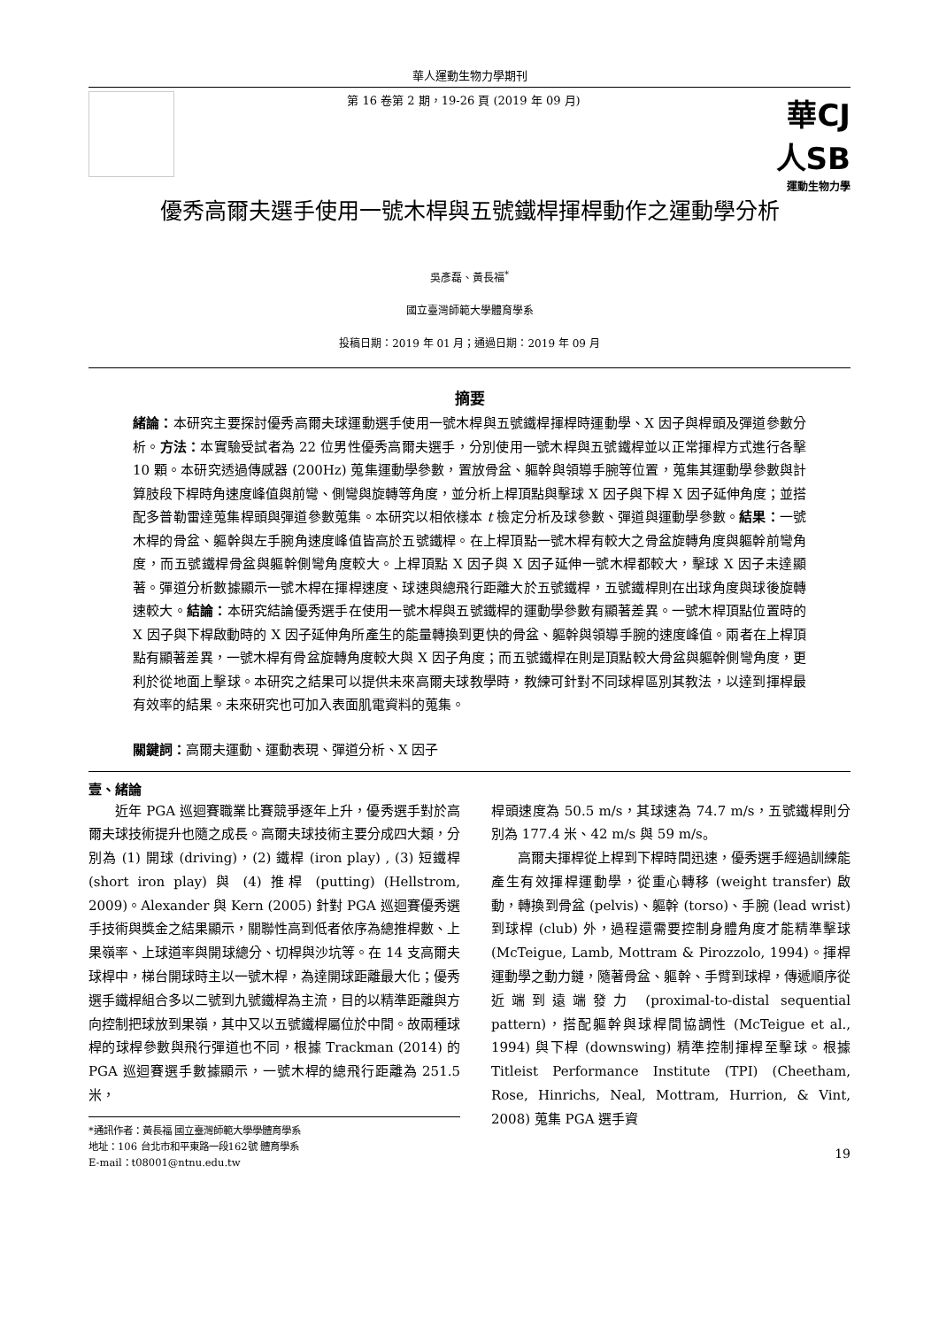華人運動生物力學期刊
第 16 卷第 2 期，19-26 頁 (2019 年 09 月)
華CJ 人SB
運動生物力學
優秀高爾夫選手使用一號木桿與五號鐵桿揮桿動作之運動學分析
吳彥磊、黃長福<sup>*</sup>
國立臺灣師範大學體育學系
投稿日期：2019 年 01 月；通過日期：2019 年 09 月
摘要
緒論：本研究主要探討優秀高爾夫球運動選手使用一號木桿與五號鐵桿揮桿時運動學、X 因子與桿頭及彈道參數分析。方法：本實驗受試者為 22 位男性優秀高爾夫選手，分別使用一號木桿與五號鐵桿並以正常揮桿方式進行各擊 10 顆。本研究透過傳感器 (200Hz) 蒐集運動學參數，置放骨盆、軀幹與領導手腕等位置，蒐集其運動學參數與計算肢段下桿時角速度峰值與前彎、側彎與旋轉等角度，並分析上桿頂點與擊球 X 因子與下桿 X 因子延伸角度；並搭配多普勒雷達蒐集桿頭與彈道參數蒐集。本研究以相依樣本 t 檢定分析及球參數、彈道與運動學參數。結果：一號木桿的骨盆、軀幹與左手腕角速度峰值皆高於五號鐵桿。在上桿頂點一號木桿有較大之骨盆旋轉角度與軀幹前彎角度，而五號鐵桿骨盆與軀幹側彎角度較大。上桿頂點 X 因子與 X 因子延伸一號木桿都較大，擊球 X 因子未達顯著。彈道分析數據顯示一號木桿在揮桿速度、球速與總飛行距離大於五號鐵桿，五號鐵桿則在出球角度與球後旋轉速較大。結論：本研究結論優秀選手在使用一號木桿與五號鐵桿的運動學參數有顯著差異。一號木桿頂點位置時的 X 因子與下桿啟動時的 X 因子延伸角所產生的能量轉換到更快的骨盆、軀幹與領導手腕的速度峰值。兩者在上桿頂點有顯著差異，一號木桿有骨盆旋轉角度較大與 X 因子角度；而五號鐵桿在則是頂點較大骨盆與軀幹側彎角度，更利於從地面上擊球。本研究之結果可以提供未來高爾夫球教學時，教練可針對不同球桿區別其教法，以達到揮桿最有效率的結果。未來研究也可加入表面肌電資料的蒐集。
關鍵詞：高爾夫運動、運動表現、彈道分析、X 因子
壹、緒論
　　近年 PGA 巡迴賽職業比賽競爭逐年上升，優秀選手對於高爾夫球技術提升也隨之成長。高爾夫球技術主要分成四大類，分別為 (1) 開球 (driving)，(2) 鐵桿 (iron play) , (3) 短鐵桿 (short iron play) 與 (4) 推桿 (putting) (Hellstrom, 2009)。Alexander 與 Kern (2005) 針對 PGA 巡迴賽優秀選手技術與獎金之結果顯示，關聯性高到低者依序為總推桿數、上果嶺率、上球道率與開球總分、切桿與沙坑等。在 14 支高爾夫球桿中，梯台開球時主以一號木桿，為達開球距離最大化；優秀選手鐵桿組合多以二號到九號鐵桿為主流，目的以精準距離與方向控制把球放到果嶺，其中又以五號鐵桿屬位於中間。故兩種球桿的球桿參數與飛行彈道也不同，根據 Trackman (2014) 的 PGA 巡迴賽選手數據顯示，一號木桿的總飛行距離為 251.5 米，
*通訊作者：黃長福 國立臺灣師範大學學體育學系
地址：106 台北市和平東路一段162號 體育學系
E-mail：t08001@ntnu.edu.tw
桿頭速度為 50.5 m/s，其球速為 74.7 m/s，五號鐵桿則分別為 177.4 米、42 m/s 與 59 m/s。
　　高爾夫揮桿從上桿到下桿時間迅速，優秀選手經過訓練能產生有效揮桿運動學，從重心轉移 (weight transfer) 啟動，轉換到骨盆 (pelvis)、軀幹 (torso)、手腕 (lead wrist) 到球桿 (club) 外，過程還需要控制身體角度才能精準擊球 (McTeigue, Lamb, Mottram & Pirozzolo, 1994)。揮桿運動學之動力鏈，隨著骨盆、軀幹、手臂到球桿，傳遞順序從近端到遠端發力 (proximal-to-distal sequential pattern)，搭配軀幹與球桿間協調性 (McTeigue et al., 1994) 與下桿 (downswing) 精準控制揮桿至擊球。根據 Titleist Performance Institute (TPI) (Cheetham, Rose, Hinrichs, Neal, Mottram, Hurrion, & Vint, 2008) 蒐集 PGA 選手資
19